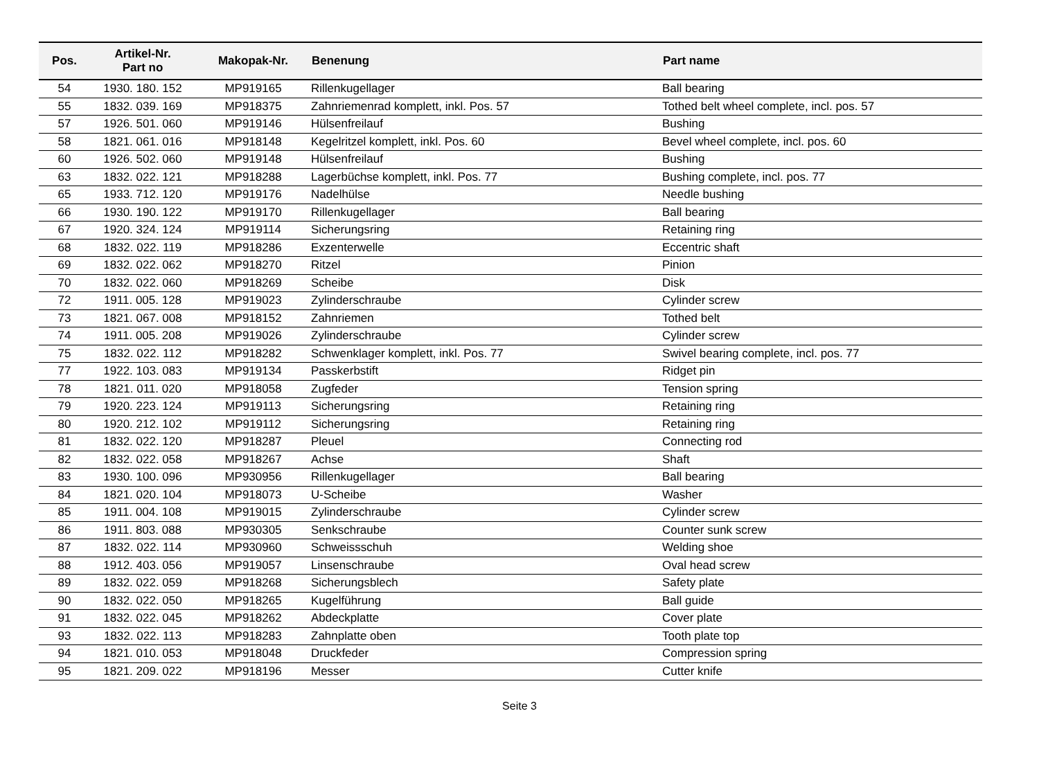| Pos. | Artikel-Nr. Part no | Makopak-Nr. | Benenung | Part name |
| --- | --- | --- | --- | --- |
| 54 | 1930. 180. 152 | MP919165 | Rillenkugellager | Ball bearing |
| 55 | 1832. 039. 169 | MP918375 | Zahnriemenrad komplett, inkl. Pos. 57 | Tothed belt wheel complete, incl. pos. 57 |
| 57 | 1926. 501. 060 | MP919146 | Hülsenfreilauf | Bushing |
| 58 | 1821. 061. 016 | MP918148 | Kegelritzel komplett, inkl. Pos. 60 | Bevel wheel complete, incl. pos. 60 |
| 60 | 1926. 502. 060 | MP919148 | Hülsenfreilauf | Bushing |
| 63 | 1832. 022. 121 | MP918288 | Lagerbüchse komplett, inkl. Pos. 77 | Bushing complete, incl. pos. 77 |
| 65 | 1933. 712. 120 | MP919176 | Nadelhülse | Needle bushing |
| 66 | 1930. 190. 122 | MP919170 | Rillenkugellager | Ball bearing |
| 67 | 1920. 324. 124 | MP919114 | Sicherungsring | Retaining ring |
| 68 | 1832. 022. 119 | MP918286 | Exzenterwelle | Eccentric shaft |
| 69 | 1832. 022. 062 | MP918270 | Ritzel | Pinion |
| 70 | 1832. 022. 060 | MP918269 | Scheibe | Disk |
| 72 | 1911. 005. 128 | MP919023 | Zylinderschraube | Cylinder screw |
| 73 | 1821. 067. 008 | MP918152 | Zahnriemen | Tothed belt |
| 74 | 1911. 005. 208 | MP919026 | Zylinderschraube | Cylinder screw |
| 75 | 1832. 022. 112 | MP918282 | Schwenklager komplett, inkl. Pos. 77 | Swivel bearing complete, incl. pos. 77 |
| 77 | 1922. 103. 083 | MP919134 | Passkerbstift | Ridget pin |
| 78 | 1821. 011. 020 | MP918058 | Zugfeder | Tension spring |
| 79 | 1920. 223. 124 | MP919113 | Sicherungsring | Retaining ring |
| 80 | 1920. 212. 102 | MP919112 | Sicherungsring | Retaining ring |
| 81 | 1832. 022. 120 | MP918287 | Pleuel | Connecting rod |
| 82 | 1832. 022. 058 | MP918267 | Achse | Shaft |
| 83 | 1930. 100. 096 | MP930956 | Rillenkugellager | Ball bearing |
| 84 | 1821. 020. 104 | MP918073 | U-Scheibe | Washer |
| 85 | 1911. 004. 108 | MP919015 | Zylinderschraube | Cylinder screw |
| 86 | 1911. 803. 088 | MP930305 | Senkschraube | Counter sunk screw |
| 87 | 1832. 022. 114 | MP930960 | Schweissschuh | Welding shoe |
| 88 | 1912. 403. 056 | MP919057 | Linsenschraube | Oval head screw |
| 89 | 1832. 022. 059 | MP918268 | Sicherungsblech | Safety plate |
| 90 | 1832. 022. 050 | MP918265 | Kugelführung | Ball guide |
| 91 | 1832. 022. 045 | MP918262 | Abdeckplatte | Cover plate |
| 93 | 1832. 022. 113 | MP918283 | Zahnplatte oben | Tooth plate top |
| 94 | 1821. 010. 053 | MP918048 | Druckfeder | Compression spring |
| 95 | 1821. 209. 022 | MP918196 | Messer | Cutter knife |
Seite 3